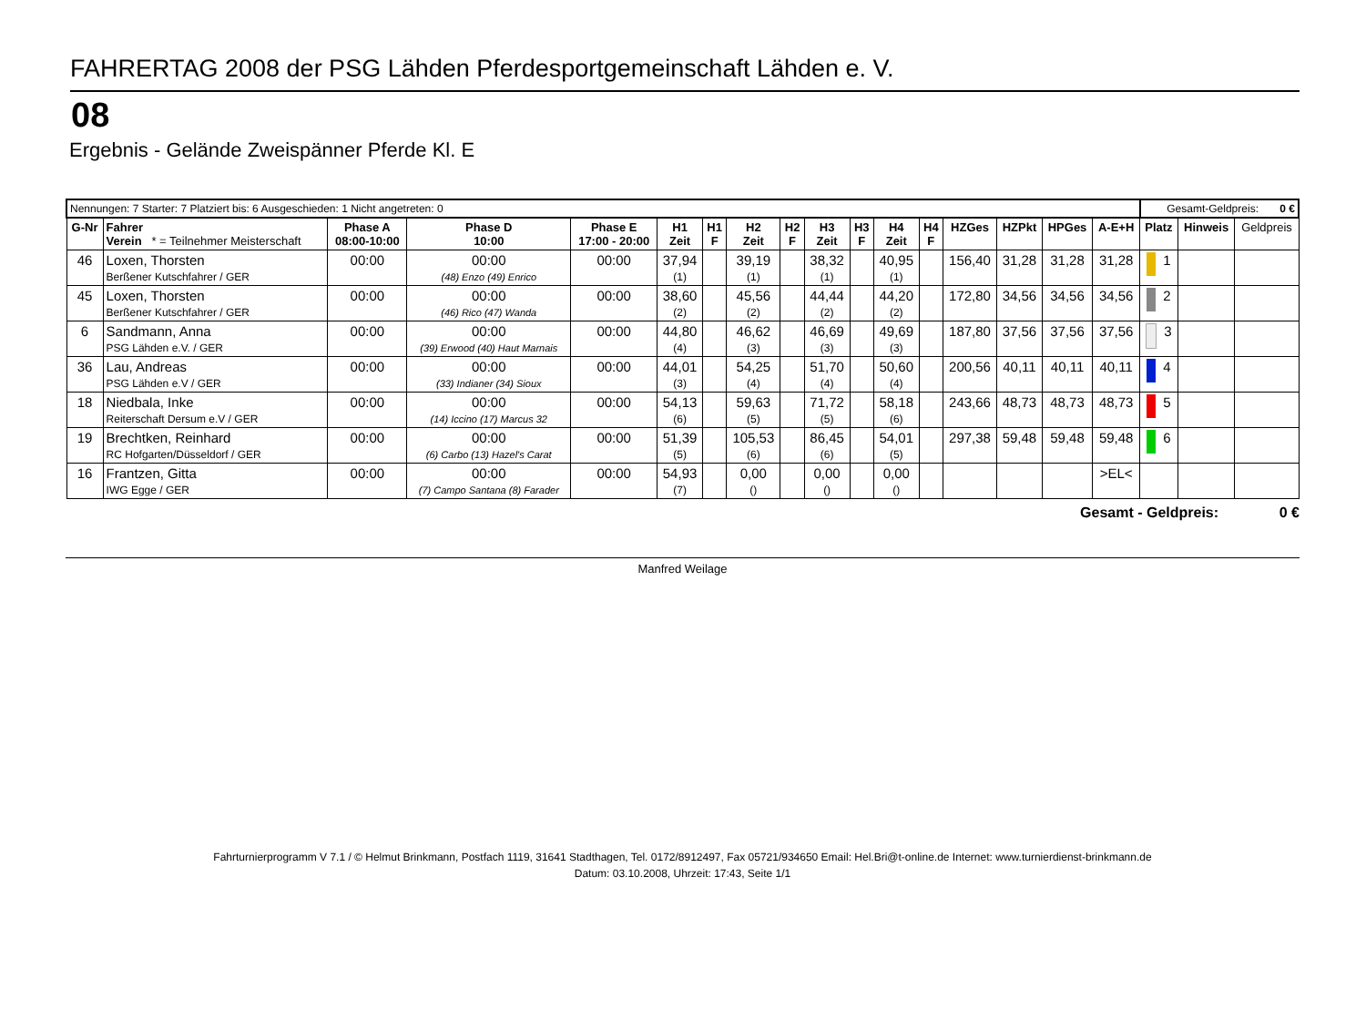FAHRERTAG 2008 der PSG Lähden Pferdesportgemeinschaft Lähden e. V.
08
Ergebnis - Gelände Zweispänner Pferde Kl. E
| Nennungen: 7 Starter: 7 Platziert bis: 6 Ausgeschieden: 1 Nicht angetreten: 0 | | | | | | | | | | | | | | | | | Gesamt-Geldpreis: 0 € | | |
| G-Nr | Fahrer Verein * = Teilnehmer Meisterschaft | Phase A 08:00-10:00 | Phase D 10:00 | Phase E 17:00 - 20:00 | H1 Zeit | H1 F | H2 Zeit | H2 F | H3 Zeit | H3 F | H4 Zeit | H4 F | HZGes | HZPkt | HPGes | A-E+H | Platz | Hinweis | Geldpreis |
| 46 | Loxen, Thorsten Berßener Kutschfahrer / GER | 00:00 | 00:00 (48) Enzo (49) Enrico | 00:00 | 37,94 (1) | | 39,19 (1) | | 38,32 (1) | | 40,95 (1) | | 156,40 | 31,28 | 31,28 | 31,28 | 1 | | |
| 45 | Loxen, Thorsten Berßener Kutschfahrer / GER | 00:00 | 00:00 (46) Rico (47) Wanda | 00:00 | 38,60 (2) | | 45,56 (2) | | 44,44 (2) | | 44,20 (2) | | 172,80 | 34,56 | 34,56 | 34,56 | 2 | | |
| 6 | Sandmann, Anna PSG Lähden e.V. / GER | 00:00 | 00:00 (39) Erwood (40) Haut Marnais | 00:00 | 44,80 (4) | | 46,62 (3) | | 46,69 (3) | | 49,69 (3) | | 187,80 | 37,56 | 37,56 | 37,56 | 3 | | |
| 36 | Lau, Andreas PSG Lähden e.V / GER | 00:00 | 00:00 (33) Indianer (34) Sioux | 00:00 | 44,01 (3) | | 54,25 (4) | | 51,70 (4) | | 50,60 (4) | | 200,56 | 40,11 | 40,11 | 40,11 | 4 | | |
| 18 | Niedbala, Inke Reiterschaft Dersum e.V / GER | 00:00 | 00:00 (14) Iccino (17) Marcus 32 | 00:00 | 54,13 (6) | | 59,63 (5) | | 71,72 (5) | | 58,18 (6) | | 243,66 | 48,73 | 48,73 | 48,73 | 5 | | |
| 19 | Brechtken, Reinhard RC Hofgarten/Düsseldorf / GER | 00:00 | 00:00 (6) Carbo (13) Hazel's Carat | 00:00 | 51,39 (5) | | 105,53 (6) | | 86,45 (6) | | 54,01 (5) | | 297,38 | 59,48 | 59,48 | 59,48 | 6 | | |
| 16 | Frantzen, Gitta IWG Egge / GER | 00:00 | 00:00 (7) Campo Santana (8) Farader | 00:00 | 54,93 (7) | | 0,00 () | | 0,00 () | | 0,00 () | | | | | >EL< | | | |
Gesamt - Geldpreis: 0 €
Manfred Weilage
Fahrturnierprogramm V 7.1 / © Helmut Brinkmann, Postfach 1119, 31641 Stadthagen, Tel. 0172/8912497, Fax 05721/934650 Email: Hel.Bri@t-online.de Internet: www.turnierdienst-brinkmann.de
Datum: 03.10.2008, Uhrzeit: 17:43, Seite 1/1